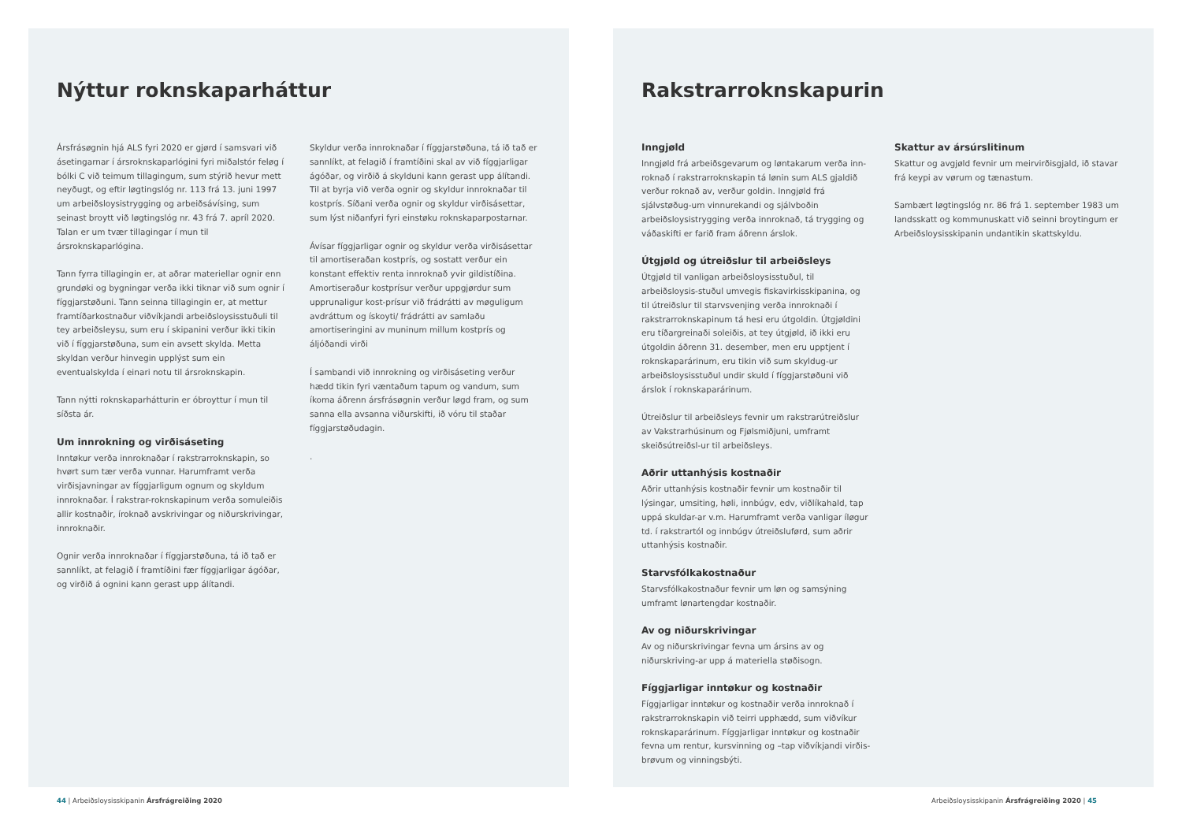Nýttur roknskaparháttur
Ársfrásøgnin hjá ALS fyri 2020 er gjørd í samsvari við ásetingarnar í ársroknskaparlógini fyri miðalstór feløg í bólki C við teimum tillagingum, sum stýrið hevur mett neyðugt, og eftir løgtingslóg nr. 113 frá 13. juni 1997 um arbeiðsloysistrygging og arbeiðsávísing, sum seinast broytt við løgtingslóg nr. 43 frá 7. apríl 2020. Talan er um tvær tillagingar í mun til ársroknskaparlógina.
Tann fyrra tillagingin er, at aðrar materiellar ognir enn grundøki og bygningar verða ikki tiknar við sum ognir í fíggjarstøðuni. Tann seinna tillagingin er, at mettur framtíðarkostnaður viðvíkjandi arbeiðsloysisstuðuli til tey arbeiðsleysu, sum eru í skipanini verður ikki tikin við í fíggjarstøðuna, sum ein avsett skylda. Metta skyldan verður hinvegin upplýst sum ein eventualskylda í einari notu til ársroknskapin.
Tann nýtti roknskaparhátturin er óbroyttur í mun til síðsta ár.
Um innrokning og virðisáseting
Inntøkur verða innroknaðar í rakstrarroknskapin, so hvørt sum tær verða vunnar. Harumframt verða virðisjavningar av fíggjarligum ognum og skyldum innroknaðar. Í rakstrar-roknskapinum verða somuleiðis allir kostnaðir, íroknað avskrivingar og niðurskrivingar, innroknaðir.
Ognir verða innroknaðar í fíggjarstøðuna, tá ið tað er sannlíkt, at felagið í framtíðini fær fíggjarligar ágóðar, og virðið á ognini kann gerast upp álítandi.
Skyldur verða innroknaðar í fíggjarstøðuna, tá ið tað er sannlíkt, at felagið í framtíðini skal av við fíggjarligar ágóðar, og virðið á skylduni kann gerast upp álítandi. Til at byrja við verða ognir og skyldur innroknaðar til kostprís. Síðani verða ognir og skyldur virðisásettar, sum lýst niðanfyri fyri einstøku roknskaparpostarnar.
Ávísar fíggjarligar ognir og skyldur verða virðisásettar til amortiseraðan kostprís, og sostatt verður ein konstant effektiv renta innroknað yvir gildistíðina. Amortiseraður kostprísur verður uppgjørdur sum upprunaligur kost-prísur við frádrátti av møguligum avdráttum og ískoyti/ frádrátti av samlaðu amortiseringini av muninum millum kostprís og áljóðandi virði
Í sambandi við innrokning og virðisáseting verður hædd tikin fyri væntaðum tapum og vandum, sum íkoma áðrenn ársfrásøgnin verður løgd fram, og sum sanna ella avsanna viðurskifti, ið vóru til staðar fíggjarstøðudagin.
.
Rakstrarroknskapurin
Inngjøld
Inngjøld frá arbeiðsgevarum og løntakarum verða inn-roknað í rakstrarroknskapin tá lønin sum ALS gjaldið verður roknað av, verður goldin. Inngjøld frá sjálvstøðug-um vinnurekandi og sjálvboðin arbeiðsloysistrygging verða innroknað, tá trygging og váðaskifti er farið fram áðrenn árslok.
Útgjøld og útreiðslur til arbeiðsleys
Útgjøld til vanligan arbeiðsloysisstuðul, til arbeiðsloysis-stuðul umvegis fiskavirkisskipanina, og til útreiðslur til starvsvenjing verða innroknaði í rakstrarroknskapinum tá hesi eru útgoldin. Útgjøldini eru tíðargreinaði soleiðis, at tey útgjøld, ið ikki eru útgoldin áðrenn 31. desember, men eru upptjent í roknskaparárinum, eru tikin við sum skyldug-ur arbeiðsloysisstuðul undir skuld í fíggjarstøðuni við árslok í roknskaparárinum.
Útreiðslur til arbeiðsleys fevnir um rakstrarútreiðslur av Vakstrarhúsinum og Fjølsmiðjuni, umframt skeiðsútreiðsl-ur til arbeiðsleys.
Aðrir uttanhýsis kostnaðir
Aðrir uttanhýsis kostnaðir fevnir um kostnaðir til lýsingar, umsiting, høli, innbúgv, edv, viðlíkahald, tap uppá skuldar-ar v.m. Harumframt verða vanligar íløgur td. í rakstrartól og innbúgv útreiðsluførd, sum aðrir uttanhýsis kostnaðir.
Starvsfólkakostnaður
Starvsfólkakostnaður fevnir um løn og samsýning umframt lønartengdar kostnaðir.
Av og niðurskrivingar
Av og niðurskrivingar fevna um ársins av og niðurskriving-ar upp á materiella støðisogn.
Fíggjarligar inntøkur og kostnaðir
Fíggjarligar inntøkur og kostnaðir verða innroknað í rakstrarroknskapin við teirri upphædd, sum viðvíkur roknskaparárinum. Fíggjarligar inntøkur og kostnaðir fevna um rentur, kursvinning og –tap viðvíkjandi virðis-brøvum og vinningsbýti.
Skattur av ársúrslitinum
Skattur og avgjøld fevnir um meirvirðisgjald, ið stavar frá keypi av vørum og tænastum.
Sambært løgtingslóg nr. 86 frá 1. september 1983 um landsskatt og kommunuskatt við seinni broytingum er Arbeiðsloysisskipanin undantikin skattskyldu.
44 | Arbeiðsloysisskipanin Ársfrágreiðing 2020
Arbeiðsloysisskipanin Ársfrágreiðing 2020 | 45